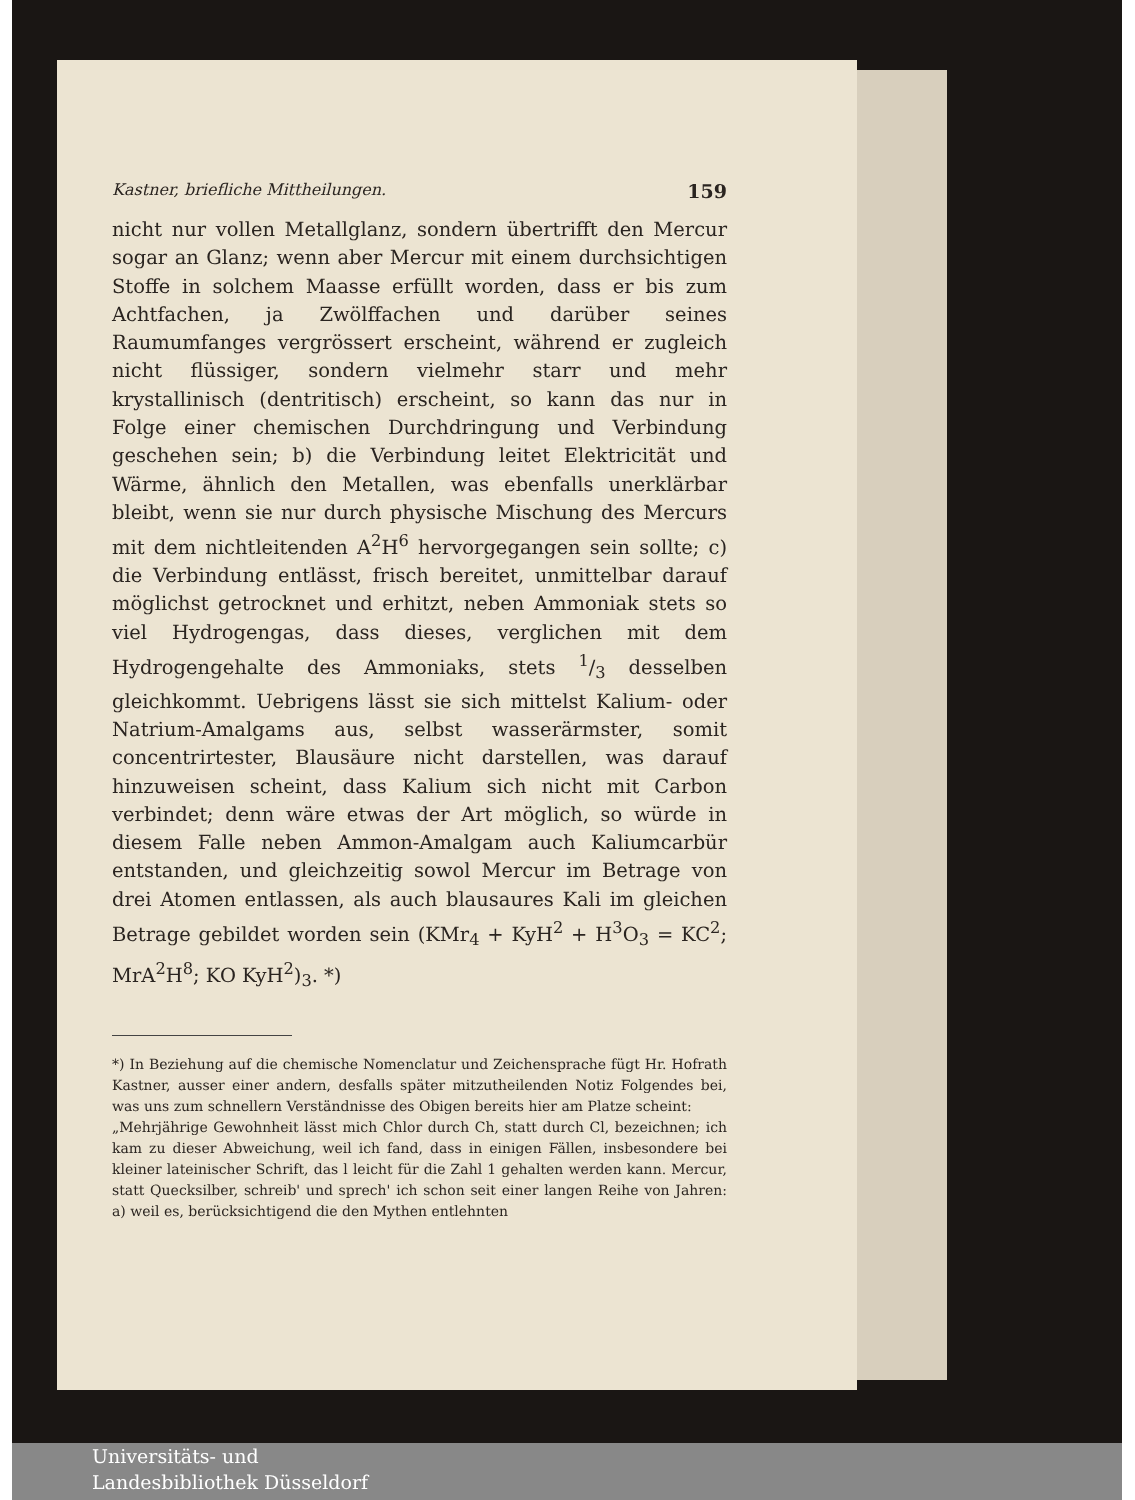Kastner, briefliche Mittheilungen. 159
nicht nur vollen Metallglanz, sondern übertrifft den Mercur sogar an Glanz; wenn aber Mercur mit einem durchsichtigen Stoffe in solchem Maasse erfüllt worden, dass er bis zum Achtfachen, ja Zwölffachen und darüber seines Raumumfanges vergrössert erscheint, während er zugleich nicht flüssiger, sondern vielmehr starr und mehr krystallinisch (dentritisch) erscheint, so kann das nur in Folge einer chemischen Durchdringung und Verbindung geschehen sein; b) die Verbindung leitet Elektricität und Wärme, ähnlich den Metallen, was ebenfalls unerklärbar bleibt, wenn sie nur durch physische Mischung des Mercurs mit dem nichtleitenden A<sup>2</sup>H<sup>6</sup> hervorgegangen sein sollte; c) die Verbindung entlässt, frisch bereitet, unmittelbar darauf möglichst getrocknet und erhitzt, neben Ammoniak stets so viel Hydrogengas, dass dieses, verglichen mit dem Hydrogengehalte des Ammoniaks, stets 1/3 desselben gleichkommt. Uebrigens lässt sie sich mittelst Kalium- oder Natrium-Amalgams aus, selbst wasserärmster, somit concentrirtester, Blausäure nicht darstellen, was darauf hinzuweisen scheint, dass Kalium sich nicht mit Carbon verbindet; denn wäre etwas der Art möglich, so würde in diesem Falle neben Ammon-Amalgam auch Kaliumcarbür entstanden, und gleichzeitig sowol Mercur im Betrage von drei Atomen entlassen, als auch blausaures Kali im gleichen Betrage gebildet worden sein (KMr<sub>4</sub> + KyH<sup>2</sup> + H<sup>3</sup>O<sub>3</sub> = KC<sup>2</sup>; MrA<sup>2</sup>H<sup>8</sup>; KO KyH<sup>2</sup>)<sub>3</sub>. *)
*) In Beziehung auf die chemische Nomenclatur und Zeichensprache fügt Hr. Hofrath Kastner, ausser einer andern, desfalls später mitzutheilenden Notiz Folgendes bei, was uns zum schnellern Verständnisse des Obigen bereits hier am Platze scheint:
„Mehrjährige Gewohnheit lässt mich Chlor durch Ch, statt durch Cl, bezeichnen; ich kam zu dieser Abweichung, weil ich fand, dass in einigen Fällen, insbesondere bei kleiner lateinischer Schrift, das l leicht für die Zahl 1 gehalten werden kann. Mercur, statt Quecksilber, schreib' und sprech' ich schon seit einer langen Reihe von Jahren: a) weil es, berücksichtigend die den Mythen entlehnten
Universitäts- und
Landesbibliothek Düsseldorf